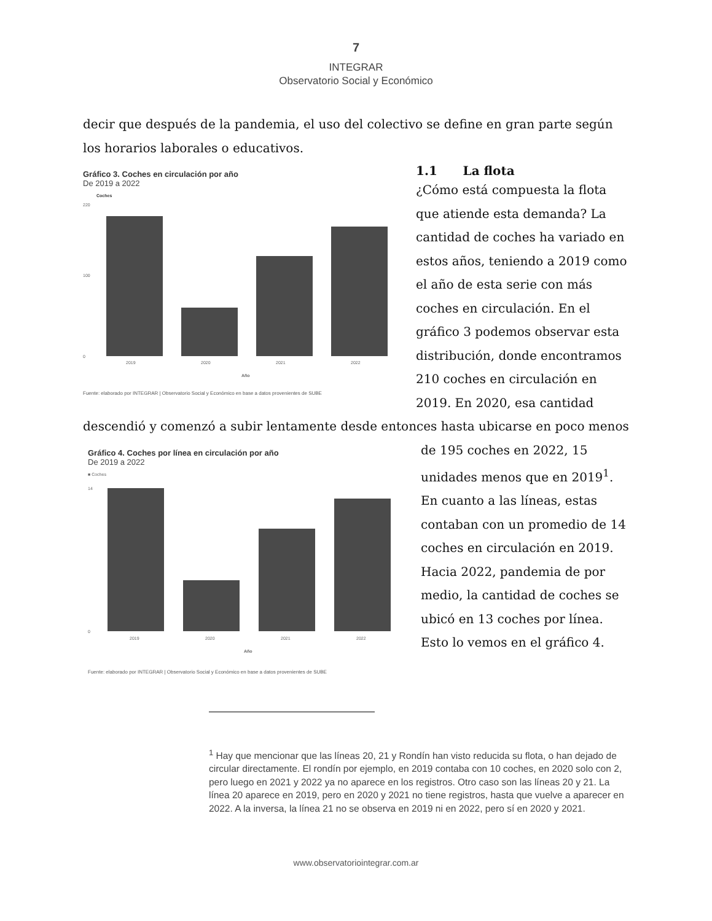7
INTEGRAR
Observatorio Social y Económico
decir que después de la pandemia, el uso del colectivo se define en gran parte según los horarios laborales o educativos.
Gráfico 3. Coches en circulación por año
De 2019 a 2022
Coches
0
220
100
2019
2020
2021
2022
Año
Fuente: elaborado por INTEGRAR | Observatorio Social y Económico en base a datos provenientes de SUBE
1.1 La flota
¿Cómo está compuesta la flota que atiende esta demanda? La cantidad de coches ha variado en estos años, teniendo a 2019 como el año de esta serie con más coches en circulación. En el gráfico 3 podemos observar esta distribución, donde encontramos 210 coches en circulación en 2019. En 2020, esa cantidad
descendió y comenzó a subir lentamente desde entonces hasta ubicarse en poco menos
Gráfico 4. Coches por línea en circulación por año
De 2019 a 2022
■ Coches
0
14
2019
2020
2021
2022
Año
Fuente: elaborado por INTEGRAR | Observatorio Social y Económico en base a datos provenientes de SUBE
de 195 coches en 2022, 15 unidades menos que en 2019<sup>1</sup>. En cuanto a las líneas, estas contaban con un promedio de 14 coches en circulación en 2019. Hacia 2022, pandemia de por medio, la cantidad de coches se ubicó en 13 coches por línea. Esto lo vemos en el gráfico 4.
<sup>1</sup> Hay que mencionar que las líneas 20, 21 y Rondín han visto reducida su flota, o han dejado de circular directamente. El rondín por ejemplo, en 2019 contaba con 10 coches, en 2020 solo con 2, pero luego en 2021 y 2022 ya no aparece en los registros. Otro caso son las líneas 20 y 21. La línea 20 aparece en 2019, pero en 2020 y 2021 no tiene registros, hasta que vuelve a aparecer en 2022. A la inversa, la línea 21 no se observa en 2019 ni en 2022, pero sí en 2020 y 2021.
www.observatoriointegrar.com.ar